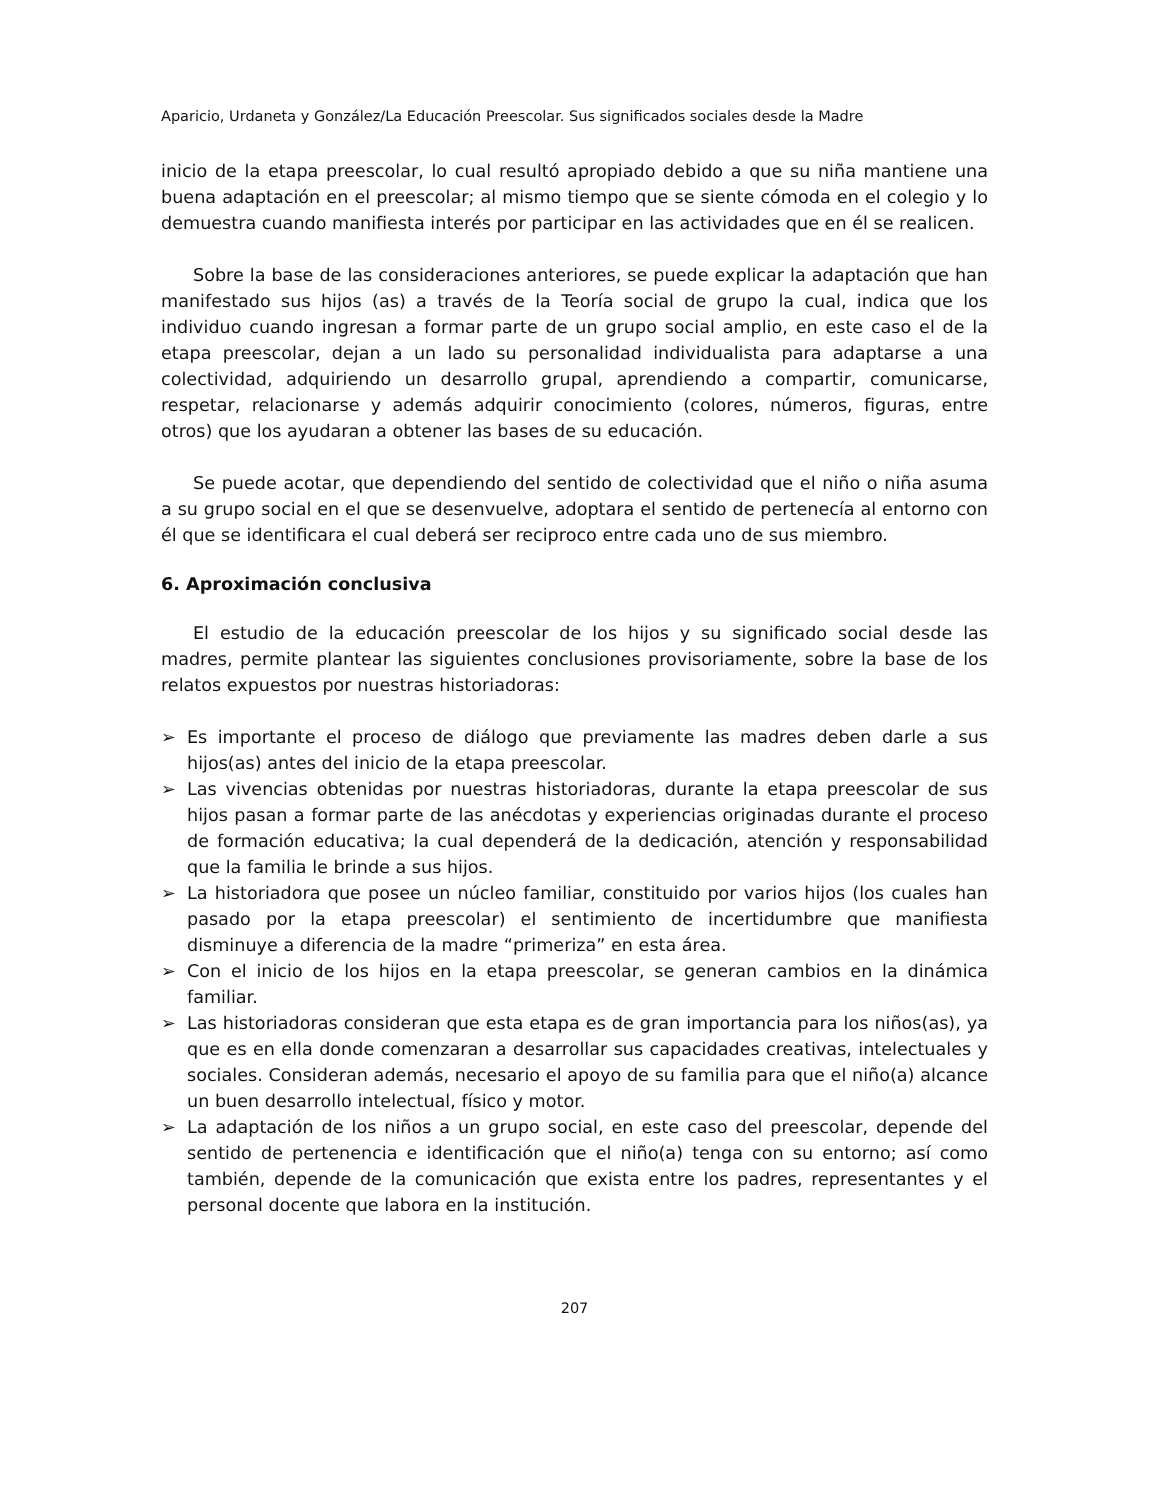Aparicio, Urdaneta y González/La Educación Preescolar. Sus significados sociales desde la Madre
inicio de la etapa preescolar, lo cual resultó apropiado debido a que su niña mantiene una buena adaptación en el preescolar; al mismo tiempo que se siente cómoda en el colegio y lo demuestra cuando manifiesta interés por participar en las actividades que en él se realicen.
Sobre la base de las consideraciones anteriores, se puede explicar la adaptación que han manifestado sus hijos (as) a través de la Teoría social de grupo la cual, indica que los individuo cuando ingresan a formar parte de un grupo social amplio, en este caso el de la etapa preescolar, dejan a un lado su personalidad individualista para adaptarse a una colectividad, adquiriendo un desarrollo grupal, aprendiendo a compartir, comunicarse, respetar, relacionarse y además adquirir conocimiento (colores, números, figuras, entre otros) que los ayudaran a obtener las bases de su educación.
Se puede acotar, que dependiendo del sentido de colectividad que el niño o niña asuma a su grupo social en el que se desenvuelve, adoptara el sentido de pertenecía al entorno con él que se identificara el cual deberá ser reciproco entre cada uno de sus miembro.
6. Aproximación conclusiva
El estudio de la educación preescolar de los hijos y su significado social desde las madres, permite plantear las siguientes conclusiones provisoriamente, sobre la base de los relatos expuestos por nuestras historiadoras:
➢ Es importante el proceso de diálogo que previamente las madres deben darle a sus hijos(as) antes del inicio de la etapa preescolar.
➢ Las vivencias obtenidas por nuestras historiadoras, durante la etapa preescolar de sus hijos pasan a formar parte de las anécdotas y experiencias originadas durante el proceso de formación educativa; la cual dependerá de la dedicación, atención y responsabilidad que la familia le brinde a sus hijos.
➢ La historiadora que posee un núcleo familiar, constituido por varios hijos (los cuales han pasado por la etapa preescolar) el sentimiento de incertidumbre que manifiesta disminuye a diferencia de la madre “primeriza” en esta área.
➢ Con el inicio de los hijos en la etapa preescolar, se generan cambios en la dinámica familiar.
➢ Las historiadoras consideran que esta etapa es de gran importancia para los niños(as), ya que es en ella donde comenzaran a desarrollar sus capacidades creativas, intelectuales y sociales. Consideran además, necesario el apoyo de su familia para que el niño(a) alcance un buen desarrollo intelectual, físico y motor.
➢ La adaptación de los niños a un grupo social, en este caso del preescolar, depende del sentido de pertenencia e identificación que el niño(a) tenga con su entorno; así como también, depende de la comunicación que exista entre los padres, representantes y el personal docente que labora en la institución.
207